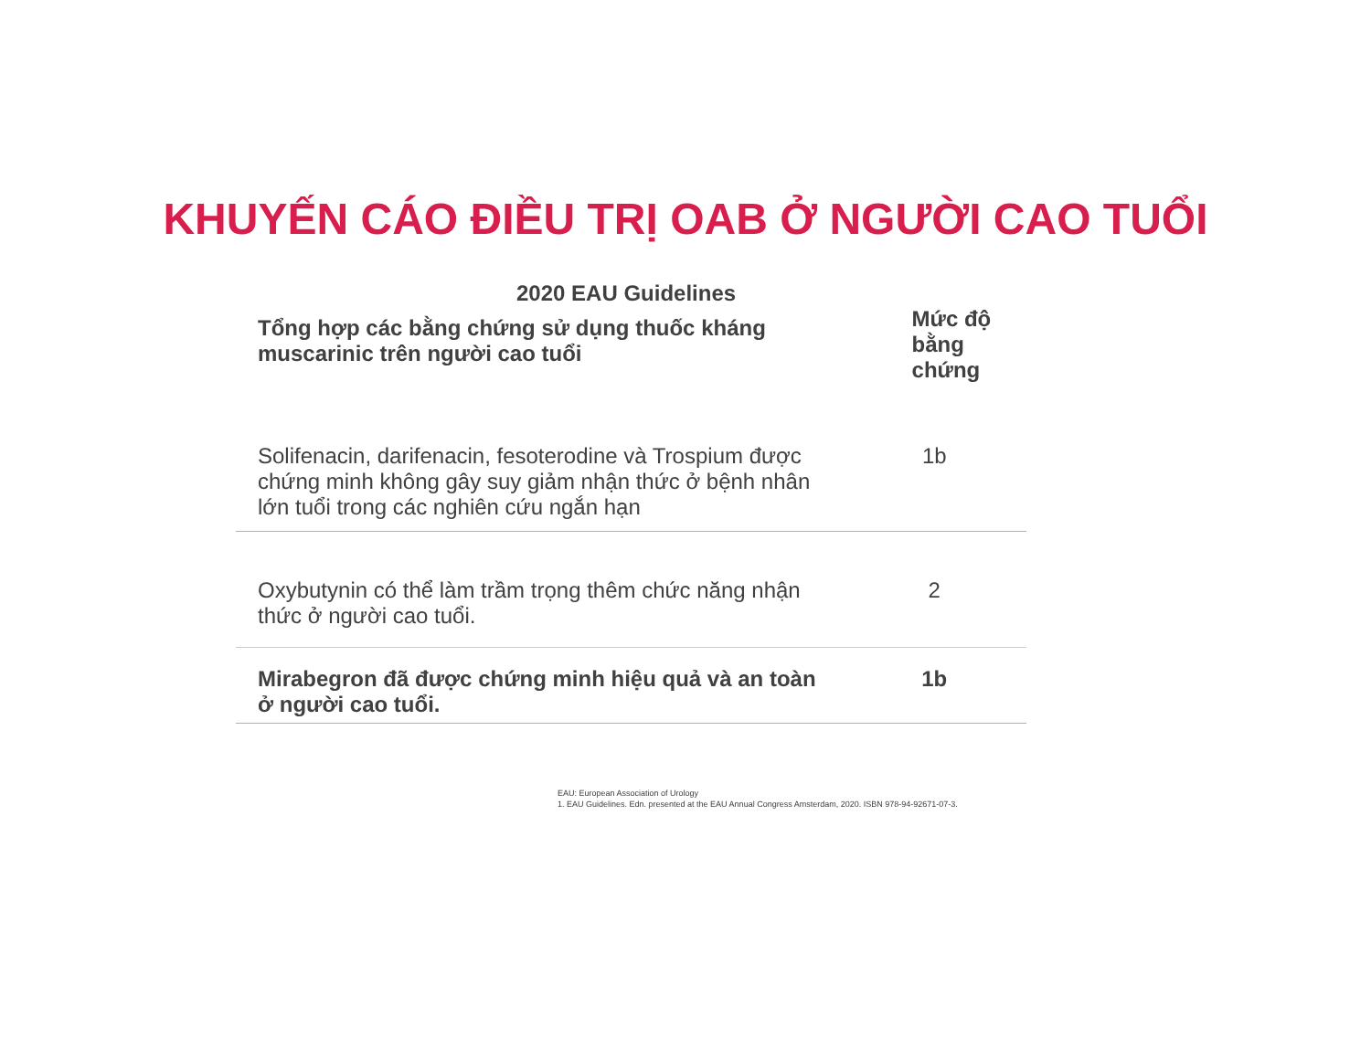KHUYẾN CÁO ĐIỀU TRỊ OAB Ở NGƯỜI CAO TUỔI
2020 EAU Guidelines
| Tổng hợp các bằng chứng sử dụng thuốc kháng muscarinic trên người cao tuổi | Mức độ bằng chứng |
| --- | --- |
| Solifenacin, darifenacin, fesoterodine và Trospium được chứng minh không gây suy giảm nhận thức ở bệnh nhân lớn tuổi trong các nghiên cứu ngắn hạn | 1b |
| Oxybutynin có thể làm trầm trọng thêm chức năng nhận thức ở người cao tuổi. | 2 |
| Mirabegron đã được chứng minh hiệu quả và an toàn ở người cao tuổi. | 1b |
EAU: European Association of Urology
1. EAU Guidelines. Edn. presented at the EAU Annual Congress Amsterdam, 2020. ISBN 978-94-92671-07-3.